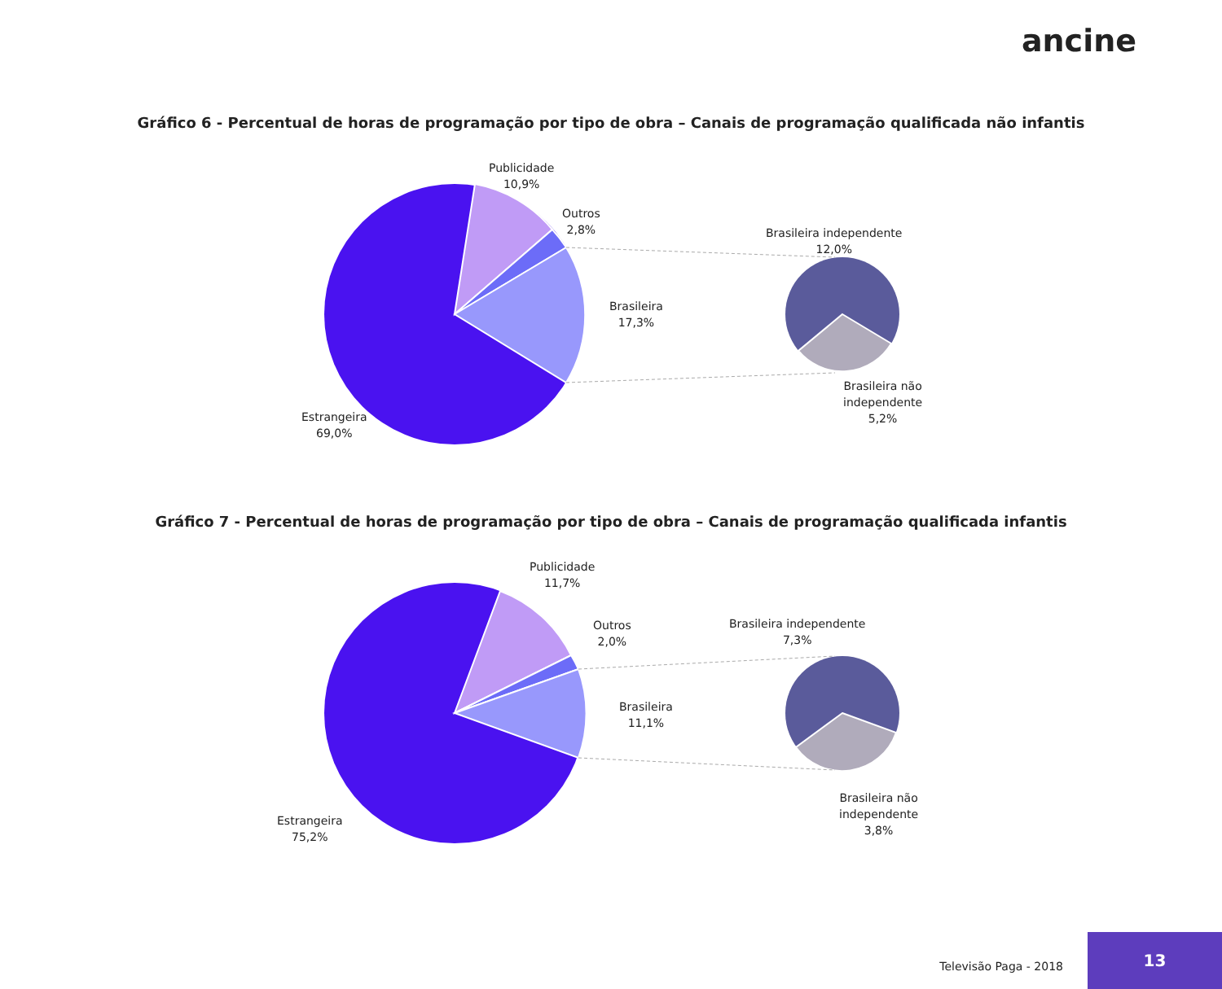ancine
Gráfico 6 - Percentual de horas de programação por tipo de obra – Canais de programação qualificada não infantis
Publicidade
10,9%
Outros
2,8%
Brasileira
17,3%
Estrangeira
69,0%
Brasileira independente
12,0%
Brasileira não
independente
5,2%
Gráfico 7 - Percentual de horas de programação por tipo de obra – Canais de programação qualificada infantis
Publicidade
11,7%
Outros
2,0%
Brasileira
11,1%
Estrangeira
75,2%
Brasileira independente
7,3%
Brasileira não
independente
3,8%
Televisão Paga - 2018
13